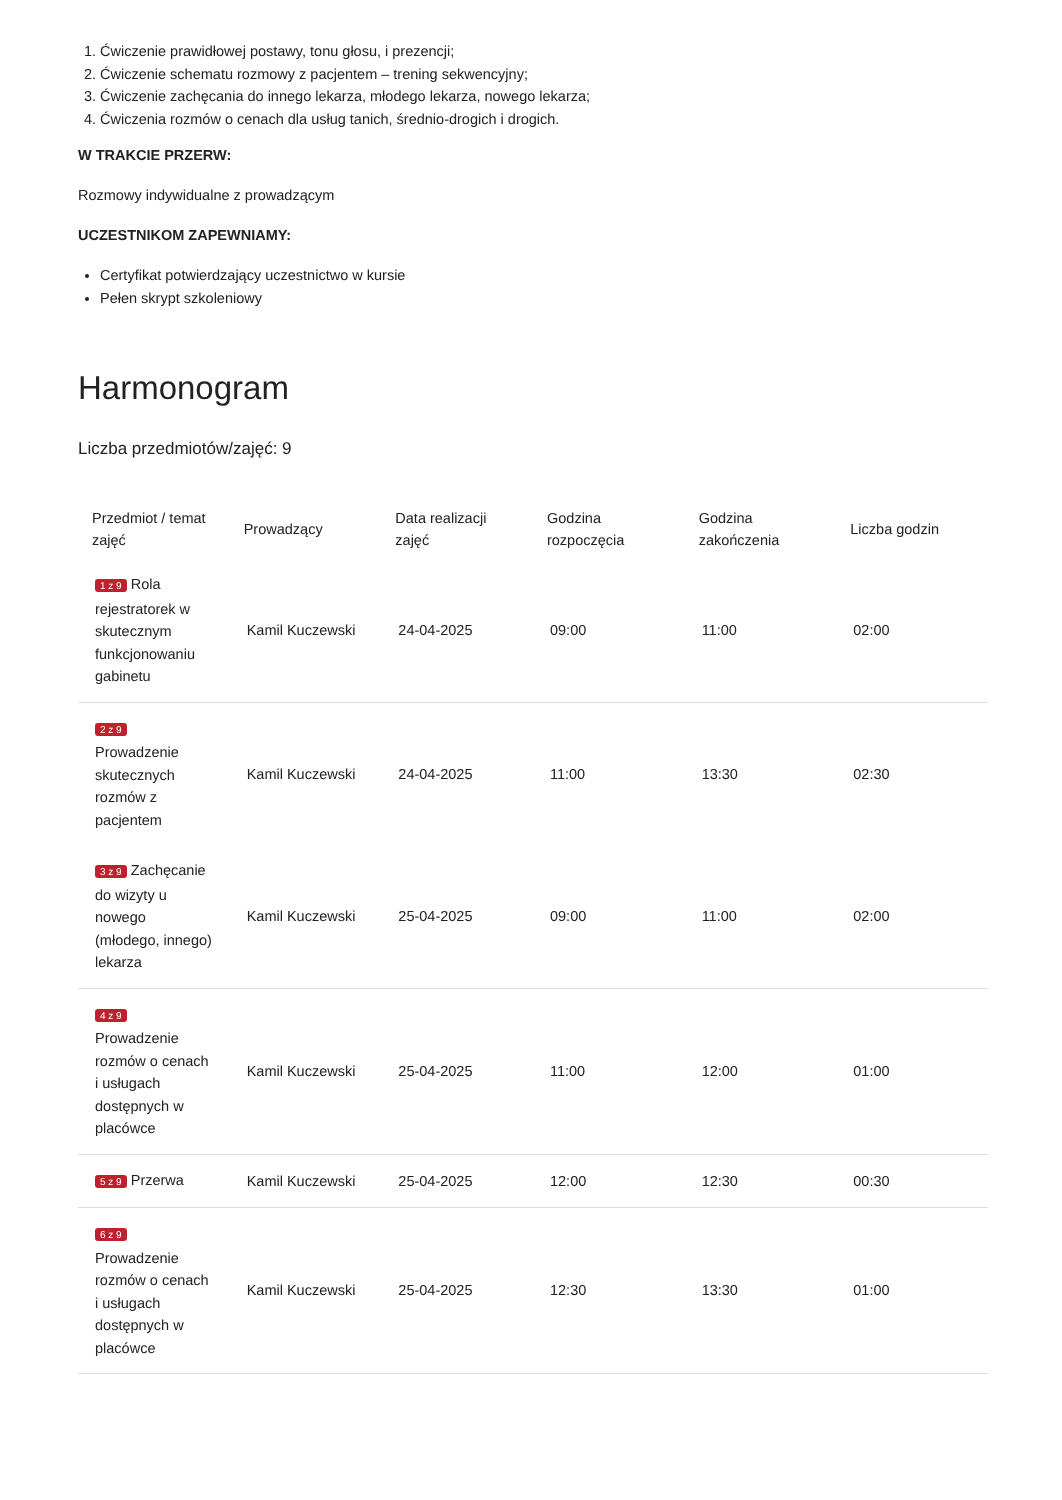1. Ćwiczenie prawidłowej postawy, tonu głosu, i prezencji;
2. Ćwiczenie schematu rozmowy z pacjentem – trening sekwencyjny;
3. Ćwiczenie zachęcania do innego lekarza, młodego lekarza, nowego lekarza;
4. Ćwiczenia rozmów o cenach dla usług tanich, średnio-drogich i drogich.
W TRAKCIE PRZERW:
Rozmowy indywidualne z prowadzącym
UCZESTNIKOM ZAPEWNIAMY:
Certyfikat potwierdzający uczestnictwo w kursie
Pełen skrypt szkoleniowy
Harmonogram
Liczba przedmiotów/zajęć: 9
| Przedmiot / temat zajęć | Prowadzący | Data realizacji zajęć | Godzina rozpoczęcia | Godzina zakończenia | Liczba godzin |
| --- | --- | --- | --- | --- | --- |
| 1 z 9 Rola rejestratorek w skutecznym funkcjonowaniu gabinetu | Kamil Kuczewski | 24-04-2025 | 09:00 | 11:00 | 02:00 |
| 2 z 9 Prowadzenie skutecznych rozmów z pacjentem | Kamil Kuczewski | 24-04-2025 | 11:00 | 13:30 | 02:30 |
| 3 z 9 Zachęcanie do wizyty u nowego (młodego, innego) lekarza | Kamil Kuczewski | 25-04-2025 | 09:00 | 11:00 | 02:00 |
| 4 z 9 Prowadzenie rozmów o cenach i usługach dostępnych w placówce | Kamil Kuczewski | 25-04-2025 | 11:00 | 12:00 | 01:00 |
| 5 z 9 Przerwa | Kamil Kuczewski | 25-04-2025 | 12:00 | 12:30 | 00:30 |
| 6 z 9 Prowadzenie rozmów o cenach i usługach dostępnych w placówce | Kamil Kuczewski | 25-04-2025 | 12:30 | 13:30 | 01:00 |